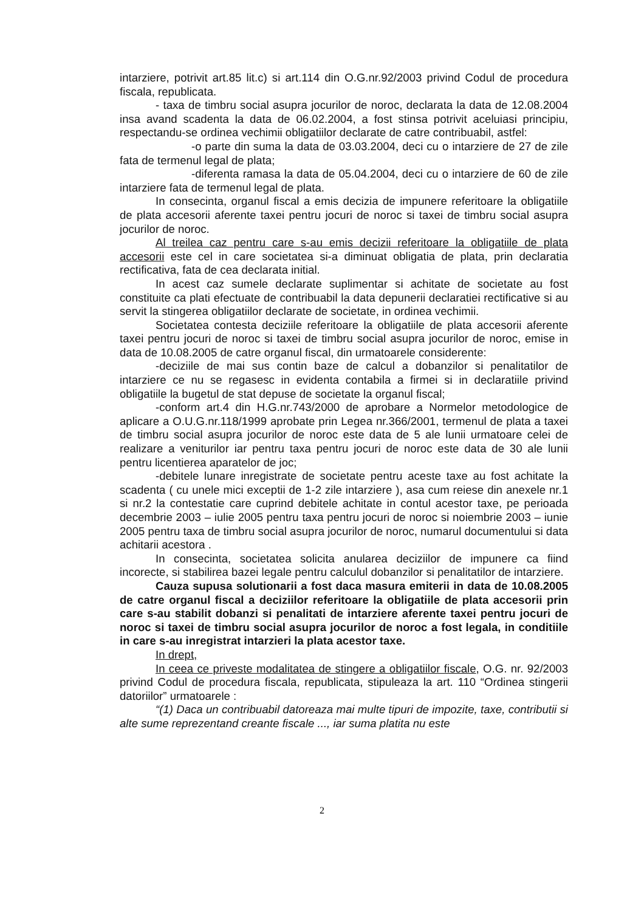intarziere, potrivit art.85 lit.c) si art.114 din O.G.nr.92/2003 privind Codul de procedura fiscala, republicata.
- taxa de timbru social asupra jocurilor de noroc, declarata la data de 12.08.2004 insa avand scadenta la data de 06.02.2004, a fost stinsa potrivit aceluiasi principiu, respectandu-se ordinea vechimii obligatiilor declarate de catre contribuabil, astfel:
-o parte din suma la data de 03.03.2004, deci cu o intarziere de 27 de zile fata de termenul legal de plata;
-diferenta ramasa la data de 05.04.2004, deci cu o intarziere de 60 de zile intarziere fata de termenul legal de plata.
In consecinta, organul fiscal a emis decizia de impunere referitoare la obligatiile de plata accesorii aferente taxei pentru jocuri de noroc si taxei de timbru social asupra jocurilor de noroc.
Al treilea caz pentru care s-au emis decizii referitoare la obligatiile de plata accesorii este cel in care societatea si-a diminuat obligatia de plata, prin declaratia rectificativa, fata de cea declarata initial.
In acest caz sumele declarate suplimentar si achitate de societate au fost constituite ca plati efectuate de contribuabil la data depunerii declaratiei rectificative si au servit la stingerea obligatiilor declarate de societate, in ordinea vechimii.
Societatea contesta deciziile referitoare la obligatiile de plata accesorii aferente taxei pentru jocuri de noroc si taxei de timbru social asupra jocurilor de noroc, emise in data de 10.08.2005 de catre organul fiscal, din urmatoarele considerente:
-deciziile de mai sus contin baze de calcul a dobanzilor si penalitatilor de intarziere ce nu se regasesc in evidenta contabila a firmei si in declaratiile privind obligatiile la bugetul de stat depuse de societate la organul fiscal;
-conform art.4 din H.G.nr.743/2000 de aprobare a Normelor metodologice de aplicare a O.U.G.nr.118/1999 aprobate prin Legea nr.366/2001, termenul de plata a taxei de timbru social asupra jocurilor de noroc este data de 5 ale lunii urmatoare celei de realizare a veniturilor iar pentru taxa pentru jocuri de noroc este data de 30 ale lunii pentru licentierea aparatelor de joc;
-debitele lunare inregistrate de societate pentru aceste taxe au fost achitate la scadenta ( cu unele mici exceptii de 1-2 zile intarziere ), asa cum reiese din anexele nr.1 si nr.2 la contestatie care cuprind debitele achitate in contul acestor taxe, pe perioada decembrie 2003 – iulie 2005 pentru taxa pentru jocuri de noroc si noiembrie 2003 – iunie 2005 pentru taxa de timbru social asupra jocurilor de noroc, numarul documentului si data achitarii acestora .
In consecinta, societatea solicita anularea deciziilor de impunere ca fiind incorecte, si stabilirea bazei legale pentru calculul dobanzilor si penalitatilor de intarziere.
Cauza supusa solutionarii a fost daca masura emiterii in data de 10.08.2005 de catre organul fiscal a deciziilor referitoare la obligatiile de plata accesorii prin care s-au stabilit dobanzi si penalitati de intarziere aferente taxei pentru jocuri de noroc si taxei de timbru social asupra jocurilor de noroc a fost legala, in conditiile in care s-au inregistrat intarzieri la plata acestor taxe.
In drept,
In ceea ce priveste modalitatea de stingere a obligatiilor fiscale, O.G. nr. 92/2003 privind Codul de procedura fiscala, republicata, stipuleaza la art. 110 “Ordinea stingerii datoriilor” urmatoarele :
“(1) Daca un contribuabil datoreaza mai multe tipuri de impozite, taxe, contributii si alte sume reprezentand creante fiscale ..., iar suma platita nu este
2